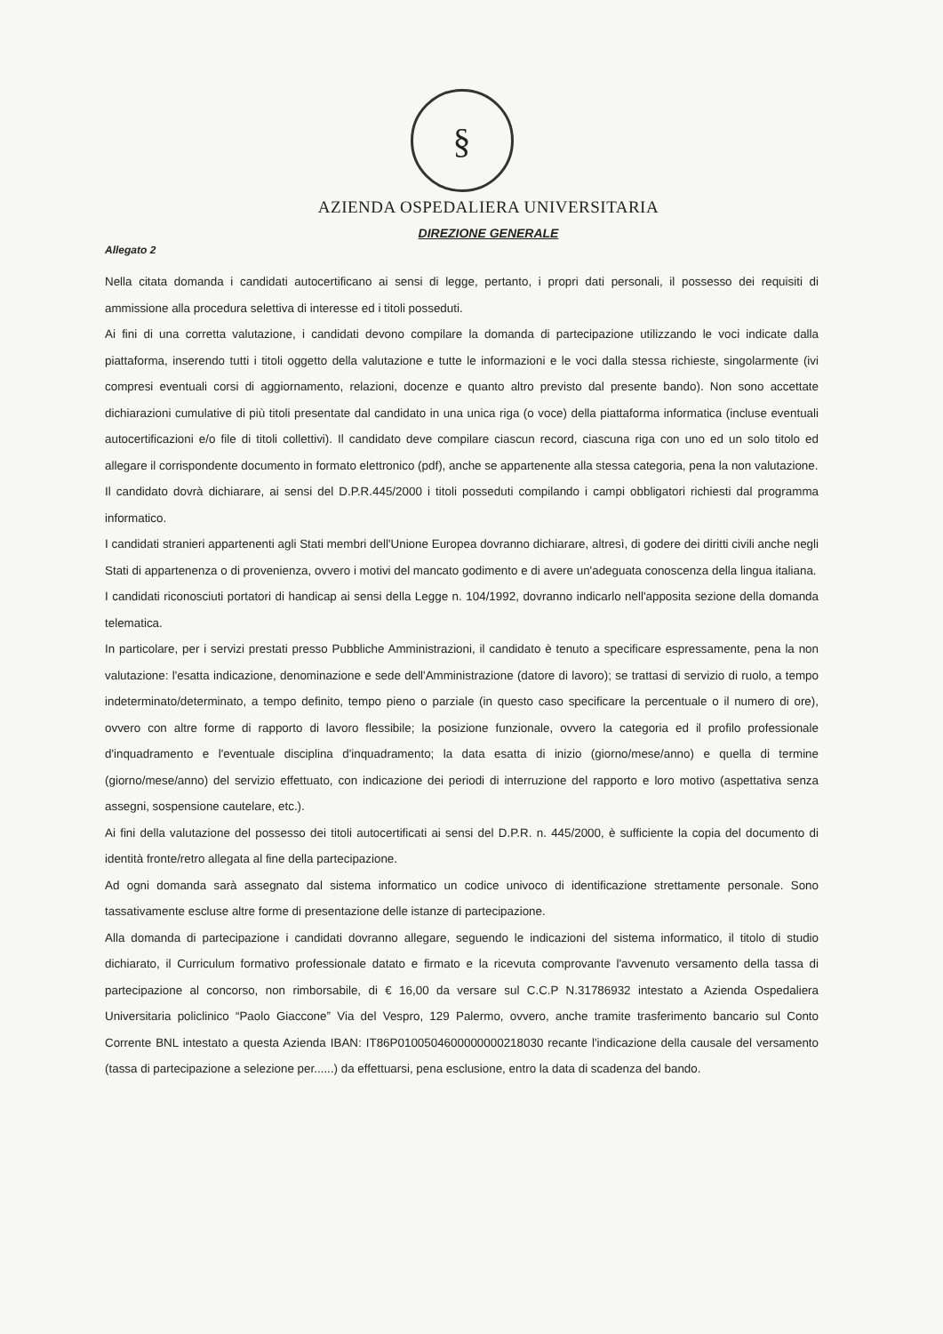§
AZIENDA OSPEDALIERA UNIVERSITARIA
DIREZIONE GENERALE
Allegato 2
Nella citata domanda i candidati autocertificano ai sensi di legge, pertanto, i propri dati personali, il possesso dei requisiti di ammissione alla procedura selettiva di interesse ed i titoli posseduti.
Ai fini di una corretta valutazione, i candidati devono compilare la domanda di partecipazione utilizzando le voci indicate dalla piattaforma, inserendo tutti i titoli oggetto della valutazione e tutte le informazioni e le voci dalla stessa richieste, singolarmente (ivi compresi eventuali corsi di aggiornamento, relazioni, docenze e quanto altro previsto dal presente bando). Non sono accettate dichiarazioni cumulative di più titoli presentate dal candidato in una unica riga (o voce) della piattaforma informatica (incluse eventuali autocertificazioni e/o file di titoli collettivi). Il candidato deve compilare ciascun record, ciascuna riga con uno ed un solo titolo ed allegare il corrispondente documento in formato elettronico (pdf), anche se appartenente alla stessa categoria, pena la non valutazione.
Il candidato dovrà dichiarare, ai sensi del D.P.R.445/2000 i titoli posseduti compilando i campi obbligatori richiesti dal programma informatico.
I candidati stranieri appartenenti agli Stati membri dell'Unione Europea dovranno dichiarare, altresì, di godere dei diritti civili anche negli Stati di appartenenza o di provenienza, ovvero i motivi del mancato godimento e di avere un'adeguata conoscenza della lingua italiana.
I candidati riconosciuti portatori di handicap ai sensi della Legge n. 104/1992, dovranno indicarlo nell'apposita sezione della domanda telematica.
In particolare, per i servizi prestati presso Pubbliche Amministrazioni, il candidato è tenuto a specificare espressamente, pena la non valutazione: l'esatta indicazione, denominazione e sede dell'Amministrazione (datore di lavoro); se trattasi di servizio di ruolo, a tempo indeterminato/determinato, a tempo definito, tempo pieno o parziale (in questo caso specificare la percentuale o il numero di ore), ovvero con altre forme di rapporto di lavoro flessibile; la posizione funzionale, ovvero la categoria ed il profilo professionale d'inquadramento e l'eventuale disciplina d'inquadramento; la data esatta di inizio (giorno/mese/anno) e quella di termine (giorno/mese/anno) del servizio effettuato, con indicazione dei periodi di interruzione del rapporto e loro motivo (aspettativa senza assegni, sospensione cautelare, etc.).
Ai fini della valutazione del possesso dei titoli autocertificati ai sensi del D.P.R. n. 445/2000, è sufficiente la copia del documento di identità fronte/retro allegata al fine della partecipazione.
Ad ogni domanda sarà assegnato dal sistema informatico un codice univoco di identificazione strettamente personale. Sono tassativamente escluse altre forme di presentazione delle istanze di partecipazione.
Alla domanda di partecipazione i candidati dovranno allegare, seguendo le indicazioni del sistema informatico, il titolo di studio dichiarato, il Curriculum formativo professionale datato e firmato e la ricevuta comprovante l'avvenuto versamento della tassa di partecipazione al concorso, non rimborsabile, di € 16,00 da versare sul C.C.P N.31786932 intestato a Azienda Ospedaliera Universitaria policlinico “Paolo Giaccone” Via del Vespro, 129 Palermo, ovvero, anche tramite trasferimento bancario sul Conto Corrente BNL intestato a questa Azienda IBAN: IT86P0100504600000000218030 recante l'indicazione della causale del versamento (tassa di partecipazione a selezione per......) da effettuarsi, pena esclusione, entro la data di scadenza del bando.